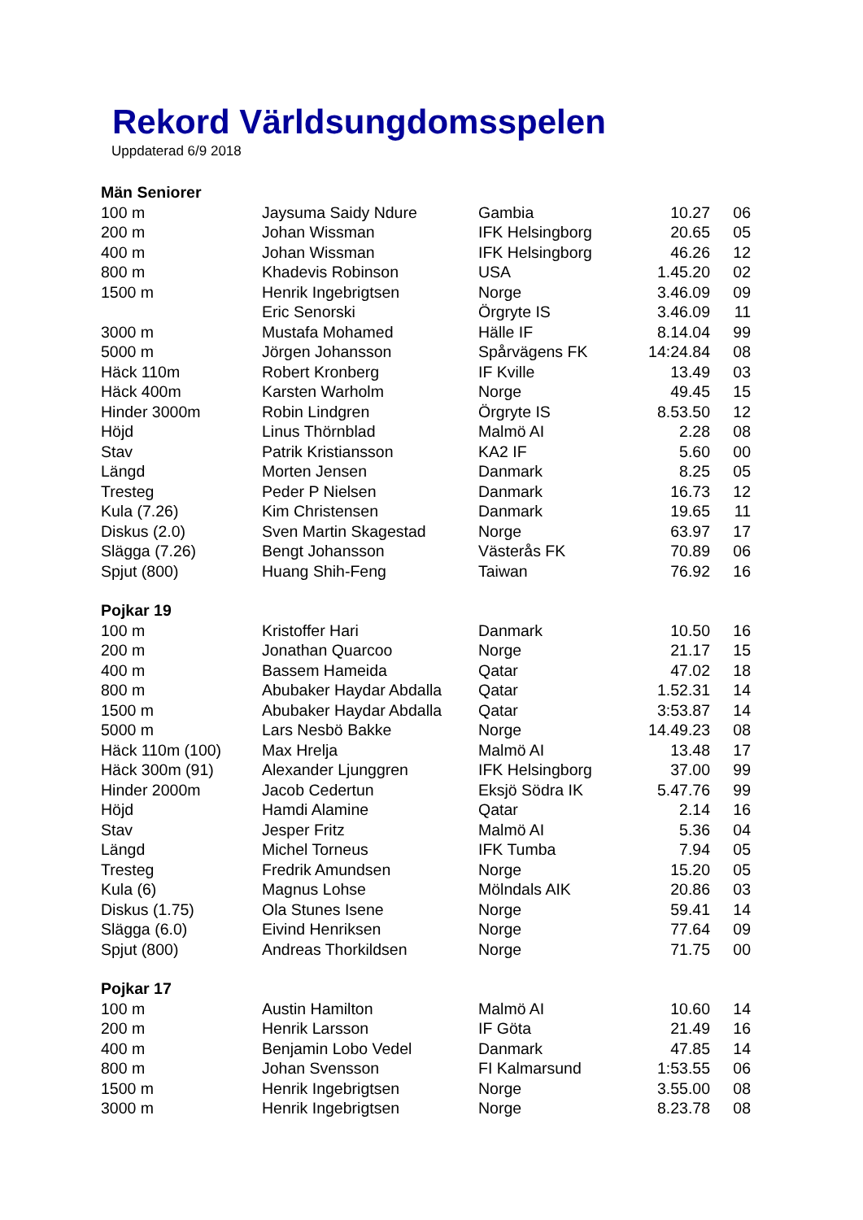Rekord Världsungdomsspelen
Uppdaterad 6/9 2018
| Män Seniorer | | | | |
| --- | --- | --- | --- | --- |
| 100 m | Jaysuma Saidy Ndure | Gambia | 10.27 | 06 |
| 200 m | Johan Wissman | IFK Helsingborg | 20.65 | 05 |
| 400 m | Johan Wissman | IFK Helsingborg | 46.26 | 12 |
| 800 m | Khadevis Robinson | USA | 1.45.20 | 02 |
| 1500 m | Henrik Ingebrigtsen | Norge | 3.46.09 | 09 |
| | Eric Senorski | Örgryte IS | 3.46.09 | 11 |
| 3000 m | Mustafa Mohamed | Hälle IF | 8.14.04 | 99 |
| 5000 m | Jörgen Johansson | Spårvägens FK | 14:24.84 | 08 |
| Häck 110m | Robert Kronberg | IF Kville | 13.49 | 03 |
| Häck 400m | Karsten Warholm | Norge | 49.45 | 15 |
| Hinder 3000m | Robin Lindgren | Örgryte IS | 8.53.50 | 12 |
| Höjd | Linus Thörnblad | Malmö AI | 2.28 | 08 |
| Stav | Patrik Kristiansson | KA2 IF | 5.60 | 00 |
| Längd | Morten Jensen | Danmark | 8.25 | 05 |
| Tresteg | Peder P Nielsen | Danmark | 16.73 | 12 |
| Kula (7.26) | Kim Christensen | Danmark | 19.65 | 11 |
| Diskus (2.0) | Sven Martin Skagestad | Norge | 63.97 | 17 |
| Slägga (7.26) | Bengt Johansson | Västerås FK | 70.89 | 06 |
| Spjut (800) | Huang Shih-Feng | Taiwan | 76.92 | 16 |
| Pojkar 19 | | | | |
| 100 m | Kristoffer Hari | Danmark | 10.50 | 16 |
| 200 m | Jonathan Quarcoo | Norge | 21.17 | 15 |
| 400 m | Bassem Hameida | Qatar | 47.02 | 18 |
| 800 m | Abubaker Haydar Abdalla | Qatar | 1.52.31 | 14 |
| 1500 m | Abubaker Haydar Abdalla | Qatar | 3:53.87 | 14 |
| 5000 m | Lars Nesbö Bakke | Norge | 14.49.23 | 08 |
| Häck 110m (100) | Max Hrelja | Malmö AI | 13.48 | 17 |
| Häck 300m (91) | Alexander Ljunggren | IFK Helsingborg | 37.00 | 99 |
| Hinder 2000m | Jacob Cedertun | Eksjö Södra IK | 5.47.76 | 99 |
| Höjd | Hamdi Alamine | Qatar | 2.14 | 16 |
| Stav | Jesper Fritz | Malmö AI | 5.36 | 04 |
| Längd | Michel Torneus | IFK Tumba | 7.94 | 05 |
| Tresteg | Fredrik Amundsen | Norge | 15.20 | 05 |
| Kula (6) | Magnus Lohse | Mölndals AIK | 20.86 | 03 |
| Diskus (1.75) | Ola Stunes Isene | Norge | 59.41 | 14 |
| Slägga (6.0) | Eivind Henriksen | Norge | 77.64 | 09 |
| Spjut (800) | Andreas Thorkildsen | Norge | 71.75 | 00 |
| Pojkar 17 | | | | |
| 100 m | Austin Hamilton | Malmö AI | 10.60 | 14 |
| 200 m | Henrik Larsson | IF Göta | 21.49 | 16 |
| 400 m | Benjamin Lobo Vedel | Danmark | 47.85 | 14 |
| 800 m | Johan Svensson | FI Kalmarsund | 1:53.55 | 06 |
| 1500 m | Henrik Ingebrigtsen | Norge | 3.55.00 | 08 |
| 3000 m | Henrik Ingebrigtsen | Norge | 8.23.78 | 08 |